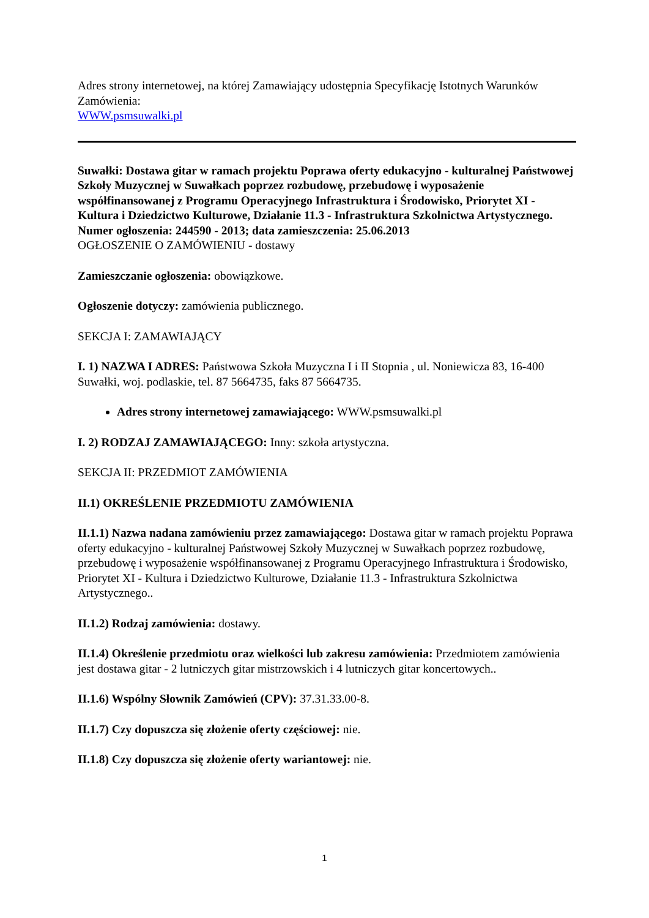Adres strony internetowej, na której Zamawiający udostępnia Specyfikację Istotnych Warunków Zamówienia:
WWW.psmsuwalki.pl
Suwałki: Dostawa gitar w ramach projektu Poprawa oferty edukacyjno - kulturalnej Państwowej Szkoły Muzycznej w Suwałkach poprzez rozbudowę, przebudowę i wyposażenie współfinansowanej z Programu Operacyjnego Infrastruktura i Środowisko, Priorytet XI - Kultura i Dziedzictwo Kulturowe, Działanie 11.3 - Infrastruktura Szkolnictwa Artystycznego.
Numer ogłoszenia: 244590 - 2013; data zamieszczenia: 25.06.2013
OGŁOSZENIE O ZAMÓWIENIU - dostawy
Zamieszczanie ogłoszenia: obowiązkowe.
Ogłoszenie dotyczy: zamówienia publicznego.
SEKCJA I: ZAMAWIAJĄCY
I. 1) NAZWA I ADRES: Państwowa Szkoła Muzyczna I i II Stopnia , ul. Noniewicza 83, 16-400 Suwałki, woj. podlaskie, tel. 87 5664735, faks 87 5664735.
Adres strony internetowej zamawiającego: WWW.psmsuwalki.pl
I. 2) RODZAJ ZAMAWIAJĄCEGO: Inny: szkoła artystyczna.
SEKCJA II: PRZEDMIOT ZAMÓWIENIA
II.1) OKREŚLENIE PRZEDMIOTU ZAMÓWIENIA
II.1.1) Nazwa nadana zamówieniu przez zamawiającego: Dostawa gitar w ramach projektu Poprawa oferty edukacyjno - kulturalnej Państwowej Szkoły Muzycznej w Suwałkach poprzez rozbudowę, przebudowę i wyposażenie współfinansowanej z Programu Operacyjnego Infrastruktura i Środowisko, Priorytet XI - Kultura i Dziedzictwo Kulturowe, Działanie 11.3 - Infrastruktura Szkolnictwa Artystycznego..
II.1.2) Rodzaj zamówienia: dostawy.
II.1.4) Określenie przedmiotu oraz wielkości lub zakresu zamówienia: Przedmiotem zamówienia jest dostawa gitar - 2 lutniczych gitar mistrzowskich i 4 lutniczych gitar koncertowych..
II.1.6) Wspólny Słownik Zamówień (CPV): 37.31.33.00-8.
II.1.7) Czy dopuszcza się złożenie oferty częściowej: nie.
II.1.8) Czy dopuszcza się złożenie oferty wariantowej: nie.
1